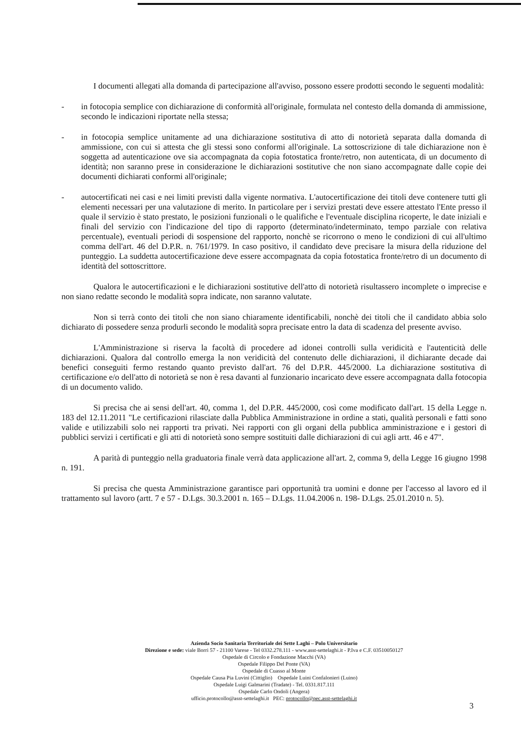I documenti allegati alla domanda di partecipazione all'avviso, possono essere prodotti secondo le seguenti modalità:
- in fotocopia semplice con dichiarazione di conformità all'originale, formulata nel contesto della domanda di ammissione, secondo le indicazioni riportate nella stessa;
- in fotocopia semplice unitamente ad una dichiarazione sostitutiva di atto di notorietà separata dalla domanda di ammissione, con cui si attesta che gli stessi sono conformi all'originale. La sottoscrizione di tale dichiarazione non è soggetta ad autenticazione ove sia accompagnata da copia fotostatica fronte/retro, non autenticata, di un documento di identità; non saranno prese in considerazione le dichiarazioni sostitutive che non siano accompagnate dalle copie dei documenti dichiarati conformi all'originale;
- autocertificati nei casi e nei limiti previsti dalla vigente normativa. L'autocertificazione dei titoli deve contenere tutti gli elementi necessari per una valutazione di merito. In particolare per i servizi prestati deve essere attestato l'Ente presso il quale il servizio è stato prestato, le posizioni funzionali o le qualifiche e l'eventuale disciplina ricoperte, le date iniziali e finali del servizio con l'indicazione del tipo di rapporto (determinato/indeterminato, tempo parziale con relativa percentuale), eventuali periodi di sospensione del rapporto, nonchè se ricorrono o meno le condizioni di cui all'ultimo comma dell'art. 46 del D.P.R. n. 761/1979. In caso positivo, il candidato deve precisare la misura della riduzione del punteggio. La suddetta autocertificazione deve essere accompagnata da copia fotostatica fronte/retro di un documento di identità del sottoscrittore.
Qualora le autocertificazioni e le dichiarazioni sostitutive dell'atto di notorietà risultassero incomplete o imprecise e non siano redatte secondo le modalità sopra indicate, non saranno valutate.
Non si terrà conto dei titoli che non siano chiaramente identificabili, nonchè dei titoli che il candidato abbia solo dichiarato di possedere senza produrli secondo le modalità sopra precisate entro la data di scadenza del presente avviso.
L'Amministrazione si riserva la facoltà di procedere ad idonei controlli sulla veridicità e l'autenticità delle dichiarazioni. Qualora dal controllo emerga la non veridicità del contenuto delle dichiarazioni, il dichiarante decade dai benefici conseguiti fermo restando quanto previsto dall'art. 76 del D.P.R. 445/2000. La dichiarazione sostitutiva di certificazione e/o dell'atto di notorietà se non è resa davanti al funzionario incaricato deve essere accompagnata dalla fotocopia di un documento valido.
Si precisa che ai sensi dell'art. 40, comma 1, del D.P.R. 445/2000, così come modificato dall'art. 15 della Legge n. 183 del 12.11.2011 "Le certificazioni rilasciate dalla Pubblica Amministrazione in ordine a stati, qualità personali e fatti sono valide e utilizzabili solo nei rapporti tra privati. Nei rapporti con gli organi della pubblica amministrazione e i gestori di pubblici servizi i certificati e gli atti di notorietà sono sempre sostituiti dalle dichiarazioni di cui agli artt. 46 e 47".
A parità di punteggio nella graduatoria finale verrà data applicazione all'art. 2, comma 9, della Legge 16 giugno 1998 n. 191.
Si precisa che questa Amministrazione garantisce pari opportunità tra uomini e donne per l'accesso al lavoro ed il trattamento sul lavoro (artt. 7 e 57 - D.Lgs. 30.3.2001 n. 165 – D.Lgs. 11.04.2006 n. 198- D.Lgs. 25.01.2010 n. 5).
Azienda Socio Sanitaria Territoriale dei Sette Laghi – Polo Universitario
Direzione e sede: viale Borri 57 - 21100 Varese - Tel 0332.278.111 - www.asst-settelaghi.it - P.Iva e C.F. 03510050127
Ospedale di Circolo e Fondazione Macchi (VA)
Ospedale Filippo Del Ponte (VA)
Ospedale di Cuasso al Monte
Ospedale Causa Pia Luvini (Cittiglio) Ospedale Luini Confalonieri (Luino)
Ospedale Luigi Galmarini (Tradate) - Tel. 0331.817.111
Ospedale Carlo Ondoli (Angera)
ufficio.protocollo@asst-settelaghi.it PEC: protocollo@pec.asst-settelaghi.it
3